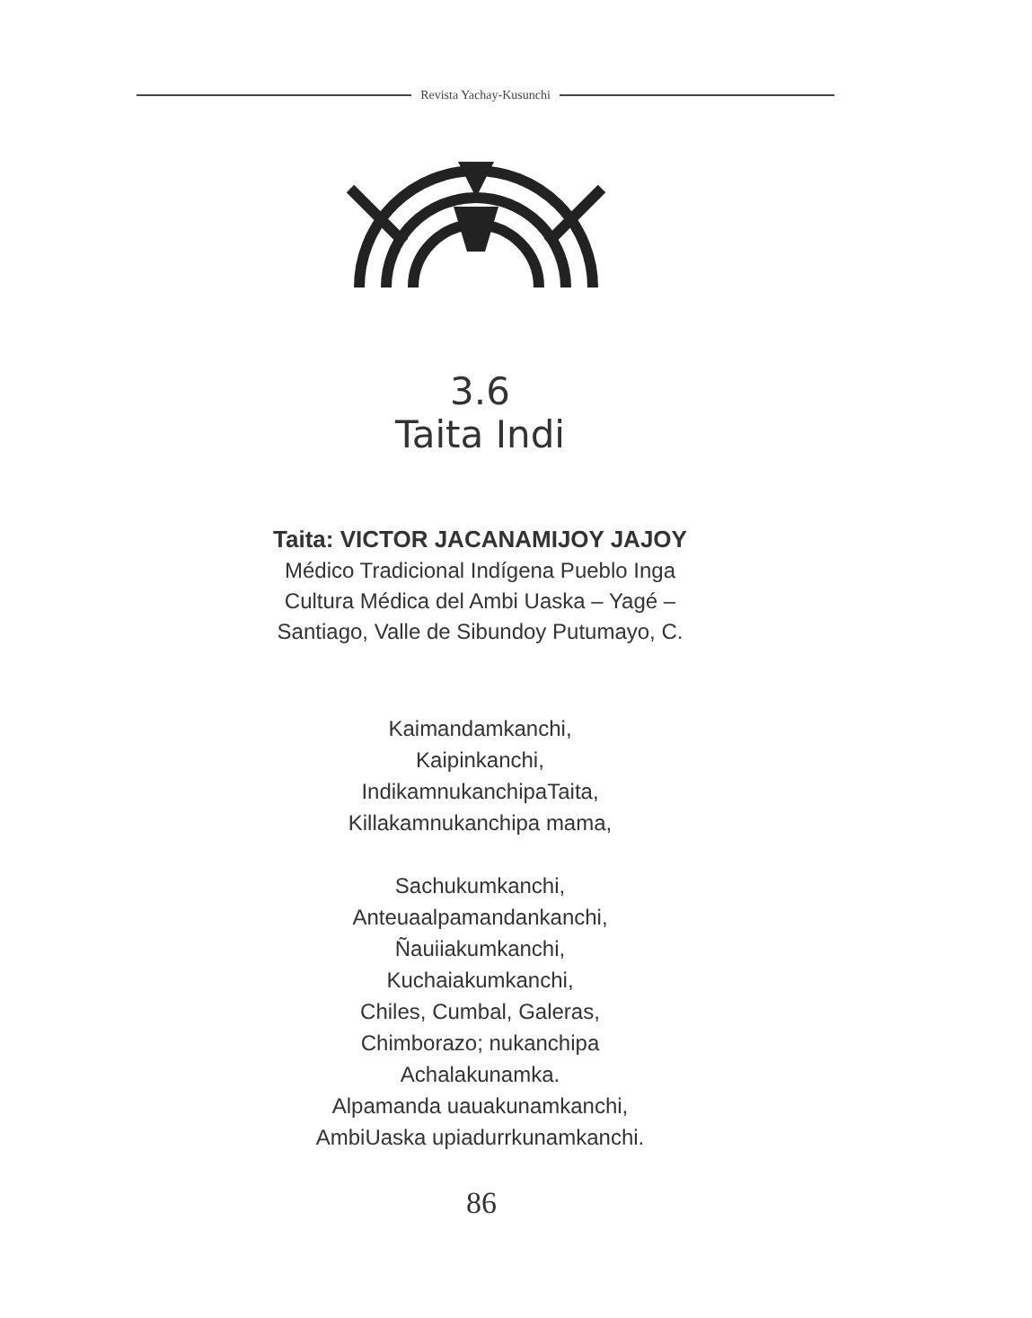Revista Yachay-Kusunchi
3.6
Taita Indi
Taita: VICTOR JACANAMIJOY JAJOY
Médico Tradicional Indígena Pueblo Inga
Cultura Médica del Ambi Uaska – Yagé –
Santiago, Valle de Sibundoy Putumayo, C.
Kaimandamkanchi,
Kaipinkanchi,
IndikamnukanchipaTaita,
Killakamnukanchipa mama,
Sachukumkanchi,
Anteuaalpamandankanchi,
Ñauiiakumkanchi,
Kuchaiakumkanchi,
Chiles, Cumbal, Galeras,
Chimborazo; nukanchipa
Achalakunamka.
Alpamanda uauakunamkanchi,
AmbiUaska upiadurrkunamkanchi.
86